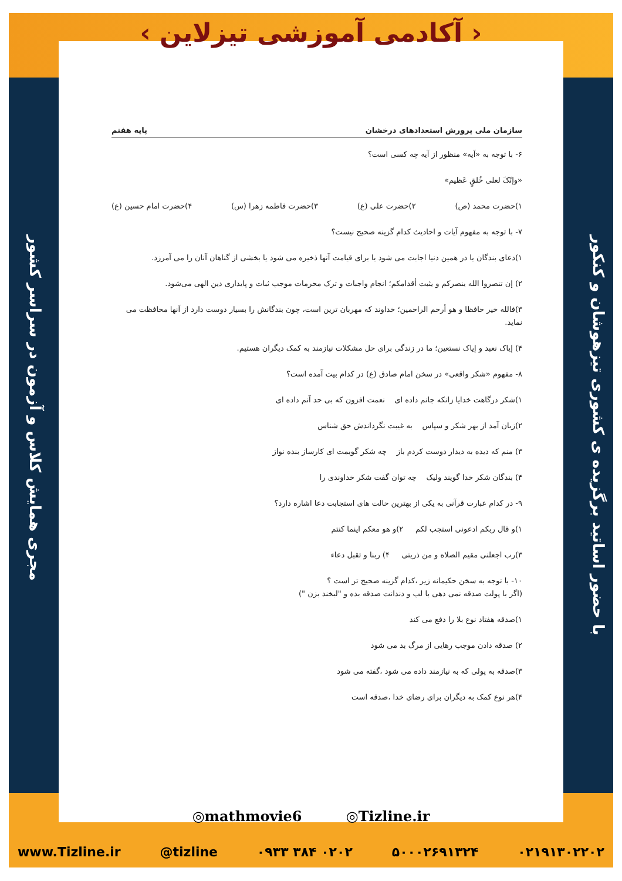‹ آکادمی آموزشی تیزلاین ›
با حضور اساتید برگزیده ی کشوری تیزهوشان و کنکور
مجری همایش کلاس و آزمون در سراسر کشور
سازمان ملی پرورش استعدادهای درخشان پایه هفتم
۶- با توجه به «آیه» منظور از آیه چه کسی است؟
«وإنّکَ لعلی خُلقٍ عَظیم»
۱)حضرت محمد (ص) ۲)حضرت علی (ع) ۳)حضرت فاطمه زهرا (س) ۴)حضرت امام حسین (ع)
۷- با توجه به مفهوم آیات و احادیث کدام گزینه صحیح نیست؟
۱)دعای بندگان یا در همین دنیا اجابت می شود یا برای قیامت آنها ذخیره می شود یا بخشی از گناهان آنان را می آمرزد.
۲) إن تنصروا الله ینصرکم و یثبت أقدامکم؛ انجام واجبات و ترک محرمات موجب ثبات و پایداری دین الهی می‌شود.
۳)فالله خیر حافظا و هو أرحم الراحمین؛ خداوند که مهربان ترین است، چون بندگانش را بسیار دوست دارد از آنها محافظت می نماید.
۴) إیاک نعبد و إیاک نستعین؛ ما در زندگی برای حل مشکلات نیازمند به کمک دیگران هستیم.
۸- مفهوم «شکر واقعی» در سخن امام صادق (ع) در کدام بیت آمده است؟
۱)شکر درگاهت خدایا زانکه جانم داده ای نعمت افزون که بی حد آنم داده ای
۲)زبان آمد از بهر شکر و سپاس به غیبت نگرداندش حق شناس
۳) منم که دیده به دیدار دوست کردم باز چه شکر گویمت ای کارساز بنده نواز
۴) بندگان شکر خدا گویند ولیک چه توان گفت شکر خداوندی را
۹- در کدام عبارت قرآنی به یکی از بهترین حالت های استجابت دعا اشاره دارد؟
۱)و قال ربکم ادعونی استجب لکم ۲)و هو معکم اینما کنتم
۳)رب اجعلنی مقیم الصلاه و من ذریتی ۴) ربنا و تقبل دعاء
۱۰- با توجه به سخن حکیمانه زیر ،کدام گزینه صحیح تر است ؟
(اگر با پولت صدقه نمی دهی با لب و دندانت صدقه بده و "لبخند بزن ")
۱)صدقه هفتاد نوع بلا را دفع می کند
۲) صدقه دادن موجب رهایی از مرگ بد می شود
۳)صدقه به پولی که به نیازمند داده می شود ،گفته می شود
۴)هر نوع کمک به دیگران برای رضای خدا ،صدقه است
◎mathmovie6 ◎Tizline.ir
www.Tizline.ir @tizline ۰۹۳۳ ۳۸۴ ۰۲۰۲ ۵۰۰۰۲۶۹۱۳۲۴ ۰۲۱۹۱۳۰۲۲۰۲